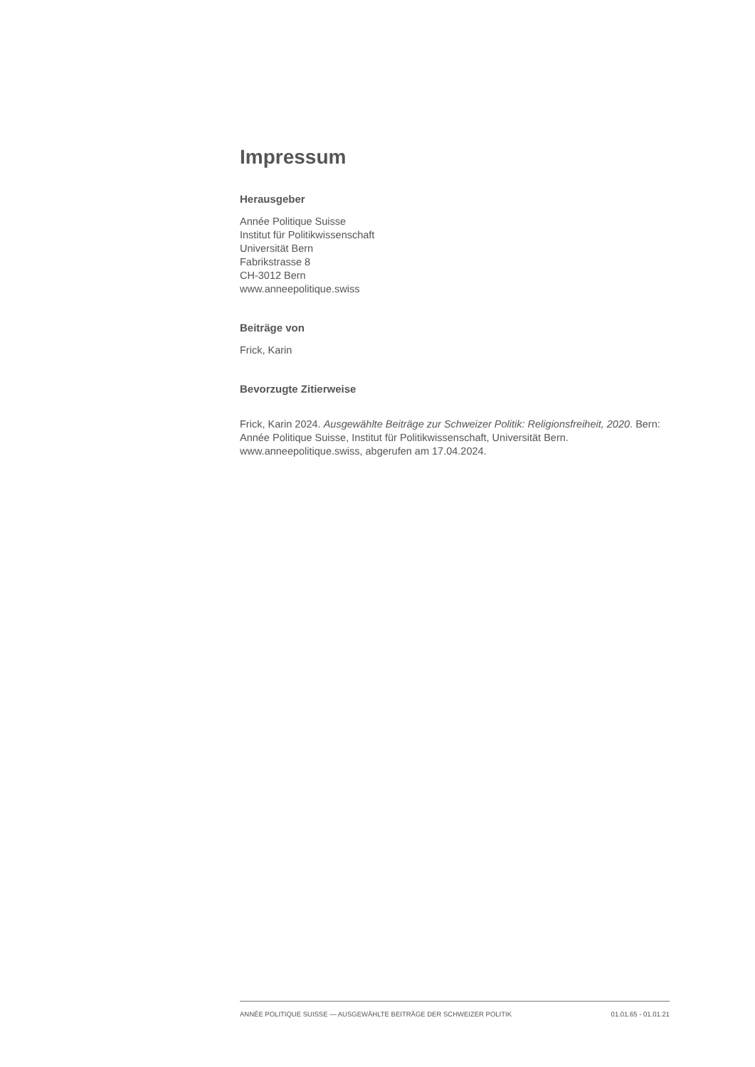Impressum
Herausgeber
Année Politique Suisse
Institut für Politikwissenschaft
Universität Bern
Fabrikstrasse 8
CH-3012 Bern
www.anneepolitique.swiss
Beiträge von
Frick, Karin
Bevorzugte Zitierweise
Frick, Karin 2024. Ausgewählte Beiträge zur Schweizer Politik: Religionsfreiheit, 2020. Bern: Année Politique Suisse, Institut für Politikwissenschaft, Universität Bern. www.anneepolitique.swiss, abgerufen am 17.04.2024.
ANNÉE POLITIQUE SUISSE — AUSGEWÄHLTE BEITRÄGE DER SCHWEIZER POLITIK 01.01.65 - 01.01.21